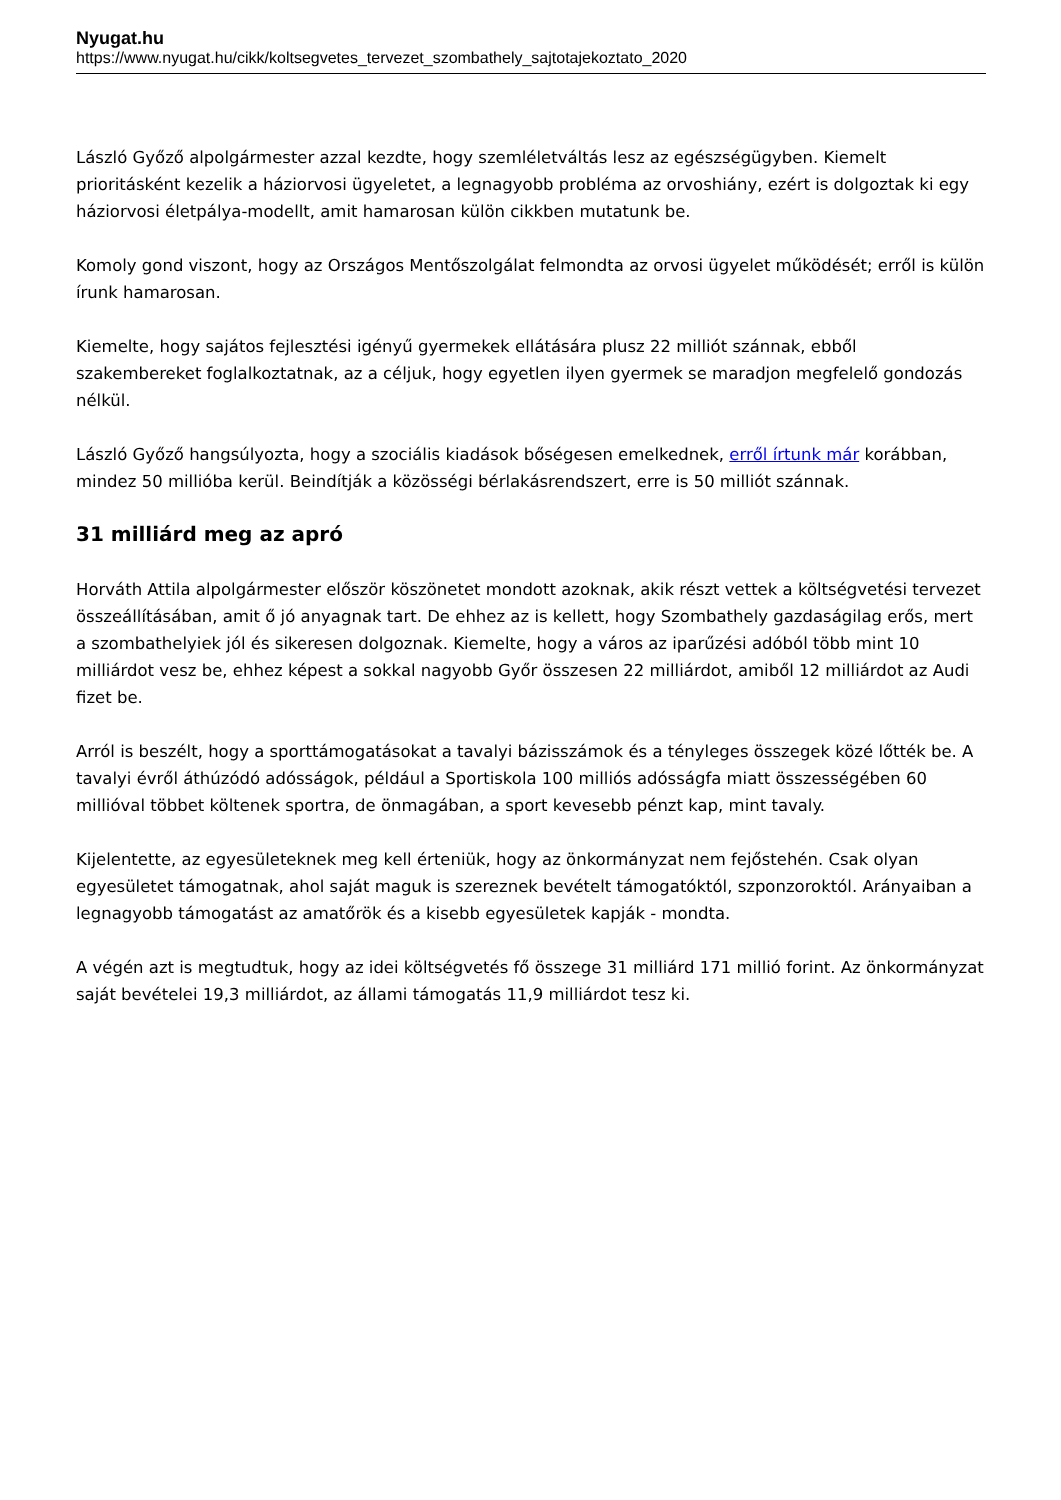Nyugat.hu
https://www.nyugat.hu/cikk/koltsegvetes_tervezet_szombathely_sajtotajekoztato_2020
László Győző alpolgármester azzal kezdte, hogy szemléletváltás lesz az egészségügyben. Kiemelt prioritásként kezelik a háziorvosi ügyeletet, a legnagyobb probléma az orvoshiány, ezért is dolgoztak ki egy háziorvosi életpálya-modellt, amit hamarosan külön cikkben mutatunk be.
Komoly gond viszont, hogy az Országos Mentőszolgálat felmondta az orvosi ügyelet működését; erről is külön írunk hamarosan.
Kiemelte, hogy sajátos fejlesztési igényű gyermekek ellátására plusz 22 milliót szánnak, ebből szakembereket foglalkoztatnak, az a céljuk, hogy egyetlen ilyen gyermek se maradjon megfelelő gondozás nélkül.
László Győző hangsúlyozta, hogy a szociális kiadások bőségesen emelkednek, erről írtunk már korábban, mindez 50 millióba kerül. Beindítják a közösségi bérlakásrendszert, erre is 50 milliót szánnak.
31 milliárd meg az apró
Horváth Attila alpolgármester először köszönetet mondott azoknak, akik részt vettek a költségvetési tervezet összeállításában, amit ő jó anyagnak tart. De ehhez az is kellett, hogy Szombathely gazdaságilag erős, mert a szombathelyiek jól és sikeresen dolgoznak. Kiemelte, hogy a város az iparűzési adóból több mint 10 milliárdot vesz be, ehhez képest a sokkal nagyobb Győr összesen 22 milliárdot, amiből 12 milliárdot az Audi fizet be.
Arról is beszélt, hogy a sporttámogatásokat a tavalyi bázisszámok és a tényleges összegek közé lőtték be. A tavalyi évről áthúzódó adósságok, például a Sportiskola 100 milliós adósságfa miatt összességében 60 millióval többet költenek sportra, de önmagában, a sport kevesebb pénzt kap, mint tavaly.
Kijelentette, az egyesületeknek meg kell érteniük, hogy az önkormányzat nem fejőstehén. Csak olyan egyesületet támogatnak, ahol saját maguk is szereznek bevételt támogatóktól, szponzoroktól. Arányaiban a legnagyobb támogatást az amatőrök és a kisebb egyesületek kapják - mondta.
A végén azt is megtudtuk, hogy az idei költségvetés fő összege 31 milliárd 171 millió forint. Az önkormányzat saját bevételei 19,3 milliárdot, az állami támogatás 11,9 milliárdot tesz ki.